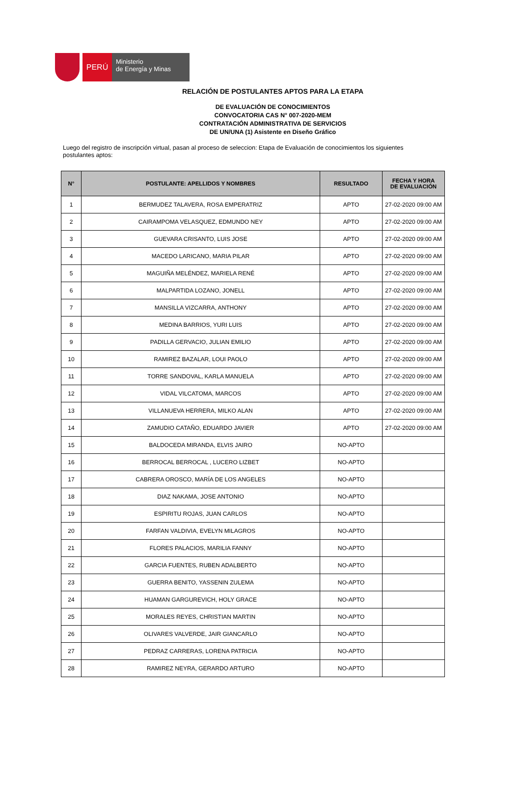PERÚ
Ministerio
de Energía y Minas
RELACIÓN DE POSTULANTES APTOS PARA LA ETAPA
DE EVALUACIÓN DE CONOCIMIENTOS
CONVOCATORIA CAS N° 007-2020-MEM
CONTRATACIÓN ADMINISTRATIVA DE SERVICIOS
DE UN/UNA (1) Asistente en Diseño Gráfico
Luego del registro de inscripción virtual, pasan al proceso de seleccion: Etapa de Evaluación de conocimientos los siguientes postulantes aptos:
| N° | POSTULANTE: APELLIDOS Y NOMBRES | RESULTADO | FECHA Y HORA DE EVALUACIÓN |
| --- | --- | --- | --- |
| 1 | BERMUDEZ TALAVERA, ROSA EMPERATRIZ | APTO | 27-02-2020 09:00 AM |
| 2 | CAIRAMPOMA VELASQUEZ, EDMUNDO NEY | APTO | 27-02-2020 09:00 AM |
| 3 | GUEVARA CRISANTO, LUIS JOSE | APTO | 27-02-2020 09:00 AM |
| 4 | MACEDO LARICANO, MARIA PILAR | APTO | 27-02-2020 09:00 AM |
| 5 | MAGUIÑA MELÉNDEZ, MARIELA RENÉ | APTO | 27-02-2020 09:00 AM |
| 6 | MALPARTIDA LOZANO, JONELL | APTO | 27-02-2020 09:00 AM |
| 7 | MANSILLA VIZCARRA, ANTHONY | APTO | 27-02-2020 09:00 AM |
| 8 | MEDINA BARRIOS, YURI LUIS | APTO | 27-02-2020 09:00 AM |
| 9 | PADILLA GERVACIO, JULIAN EMILIO | APTO | 27-02-2020 09:00 AM |
| 10 | RAMIREZ BAZALAR, LOUI PAOLO | APTO | 27-02-2020 09:00 AM |
| 11 | TORRE SANDOVAL, KARLA MANUELA | APTO | 27-02-2020 09:00 AM |
| 12 | VIDAL VILCATOMA, MARCOS | APTO | 27-02-2020 09:00 AM |
| 13 | VILLANUEVA HERRERA, MILKO ALAN | APTO | 27-02-2020 09:00 AM |
| 14 | ZAMUDIO CATAÑO, EDUARDO JAVIER | APTO | 27-02-2020 09:00 AM |
| 15 | BALDOCEDA MIRANDA, ELVIS JAIRO | NO-APTO | |
| 16 | BERROCAL BERROCAL , LUCERO LIZBET | NO-APTO | |
| 17 | CABRERA OROSCO, MARÍA DE LOS ANGELES | NO-APTO | |
| 18 | DIAZ NAKAMA, JOSE ANTONIO | NO-APTO | |
| 19 | ESPIRITU ROJAS, JUAN CARLOS | NO-APTO | |
| 20 | FARFAN VALDIVIA, EVELYN MILAGROS | NO-APTO | |
| 21 | FLORES PALACIOS, MARILIA FANNY | NO-APTO | |
| 22 | GARCIA FUENTES, RUBEN ADALBERTO | NO-APTO | |
| 23 | GUERRA BENITO, YASSENIN ZULEMA | NO-APTO | |
| 24 | HUAMAN GARGUREVICH, HOLY GRACE | NO-APTO | |
| 25 | MORALES REYES, CHRISTIAN MARTIN | NO-APTO | |
| 26 | OLIVARES VALVERDE, JAIR GIANCARLO | NO-APTO | |
| 27 | PEDRAZ CARRERAS, LORENA PATRICIA | NO-APTO | |
| 28 | RAMIREZ NEYRA, GERARDO ARTURO | NO-APTO | |